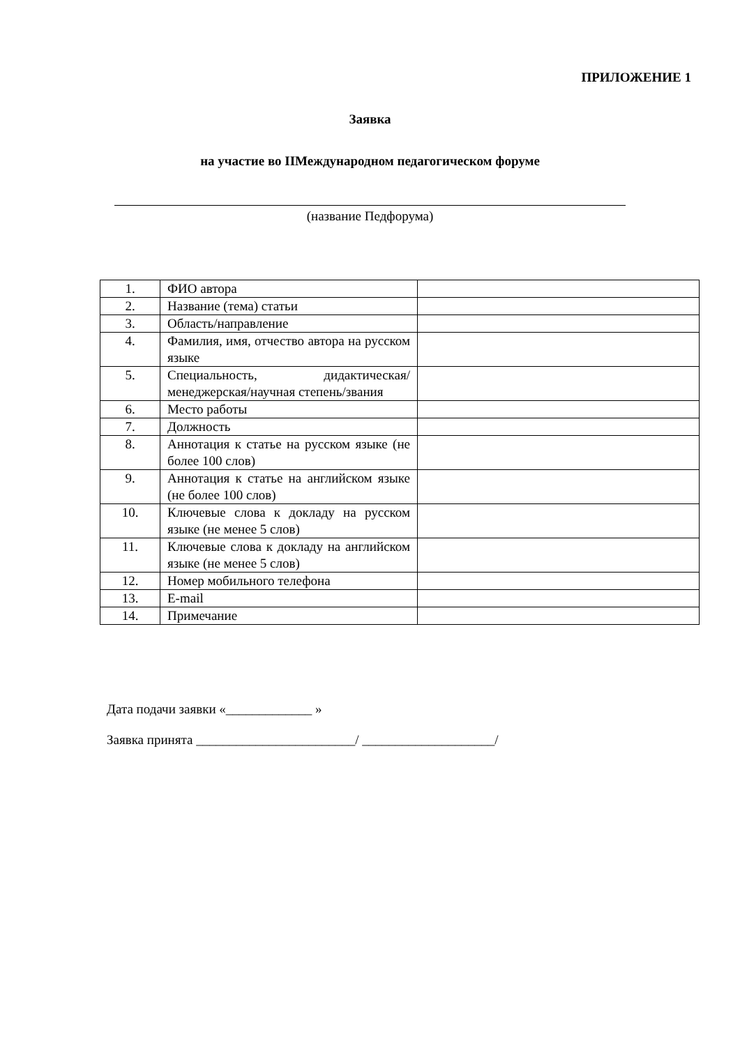ПРИЛОЖЕНИЕ 1
Заявка
на участие во IIМеждународном педагогическом форуме
(название Педфорума)
| 1. | ФИО автора | |
| 2. | Название (тема) статьи | |
| 3. | Область/направление | |
| 4. | Фамилия, имя, отчество автора на русском языке | |
| 5. | Специальность, дидактическая/менеджерская/научная степень/звания | |
| 6. | Место работы | |
| 7. | Должность | |
| 8. | Аннотация к статье на русском языке (не более 100 слов) | |
| 9. | Аннотация к статье на английском языке (не более 100 слов) | |
| 10. | Ключевые слова к докладу на русском языке (не менее 5 слов) | |
| 11. | Ключевые слова к докладу на английском языке (не менее 5 слов) | |
| 12. | Номер мобильного телефона | |
| 13. | E-mail | |
| 14. | Примечание | |
Дата подачи заявки «_____________ »
Заявка принята ________________________/ ____________________/